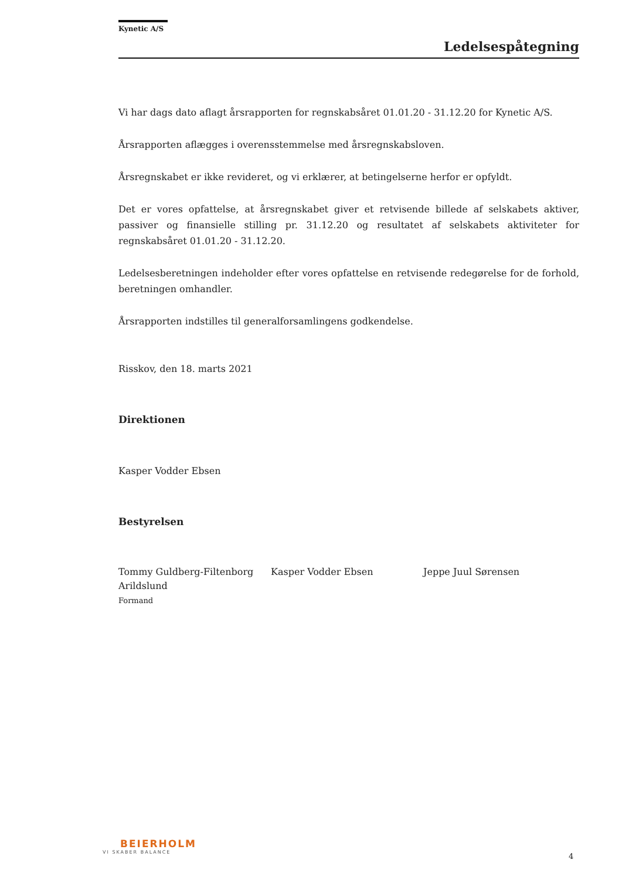Kynetic A/S
Ledelsespåtegning
Vi har dags dato aflagt årsrapporten for regnskabsåret 01.01.20 - 31.12.20 for Kynetic A/S.
Årsrapporten aflægges i overensstemmelse med årsregnskabsloven.
Årsregnskabet er ikke revideret, og vi erklærer, at betingelserne herfor er opfyldt.
Det er vores opfattelse, at årsregnskabet giver et retvisende billede af selskabets aktiver, passiver og finansielle stilling pr. 31.12.20 og resultatet af selskabets aktiviteter for regnskabsåret 01.01.20 - 31.12.20.
Ledelsesberetningen indeholder efter vores opfattelse en retvisende redegørelse for de forhold, beretningen omhandler.
Årsrapporten indstilles til generalforsamlingens godkendelse.
Risskov, den 18. marts 2021
Direktionen
Kasper Vodder Ebsen
Bestyrelsen
Tommy Guldberg-Filtenborg Arildslund
Formand
Kasper Vodder Ebsen Jeppe Juul Sørensen
BEIERHOLM
VI SKABER BALANCE
4